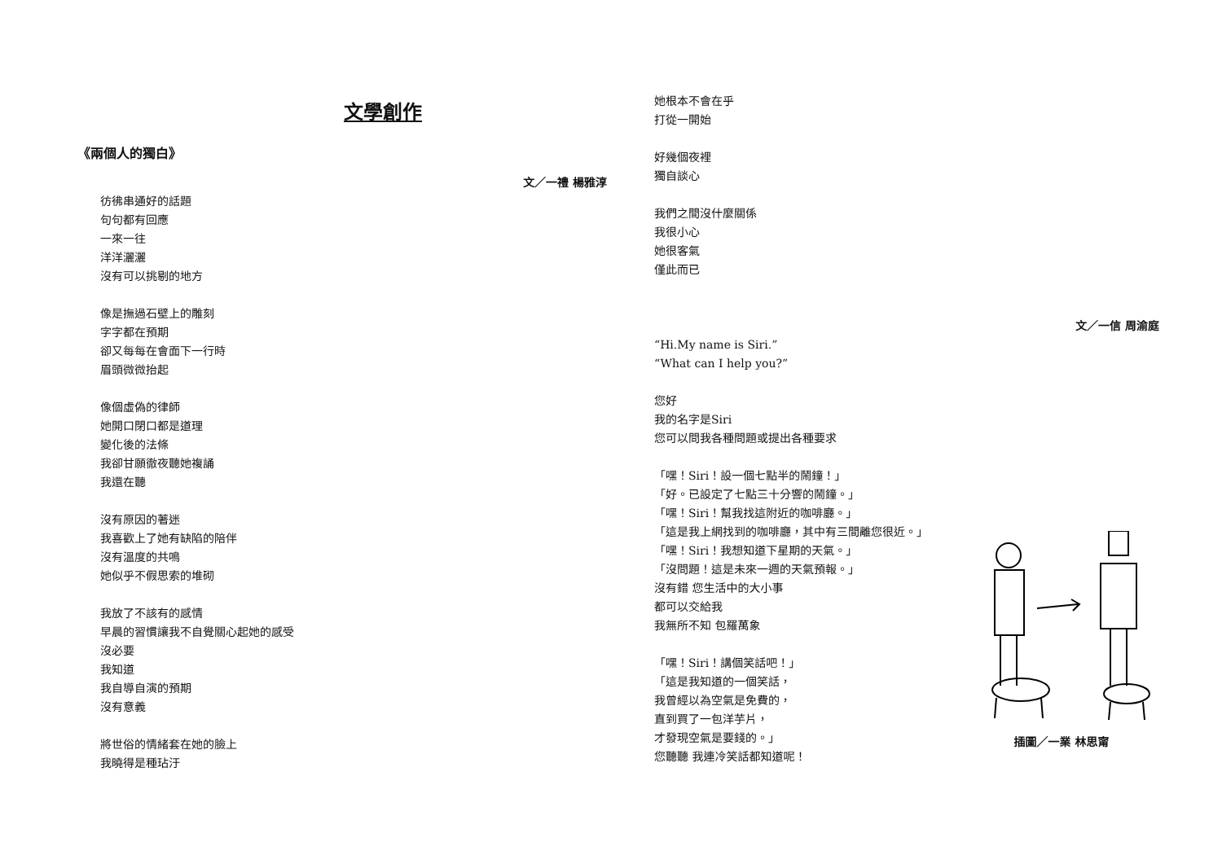文學創作
《兩個人的獨白》
文／一禮 楊雅淳
彷彿串通好的話題
句句都有回應
一來一往
洋洋灑灑
沒有可以挑剔的地方
像是撫過石壁上的雕刻
字字都在預期
卻又每每在會面下一行時
眉頭微微抬起
像個虛偽的律師
她開口閉口都是道理
變化後的法條
我卻甘願徹夜聽她複誦
我還在聽
沒有原因的著迷
我喜歡上了她有缺陷的陪伴
沒有溫度的共鳴
她似乎不假思索的堆砌
我放了不該有的感情
早晨的習慣讓我不自覺關心起她的感受
沒必要
我知道
我自導自演的預期
沒有意義
將世俗的情緒套在她的臉上
我曉得是種玷汙
她根本不會在乎
打從一開始
好幾個夜裡
獨自談心
我們之間沒什麼關係
我很小心
她很客氣
僅此而已
文／一信 周渝庭
“Hi.My name is Siri.”
“What can I help you?”
您好
我的名字是Siri
您可以問我各種問題或提出各種要求
「嘿！Siri！設一個七點半的鬧鐘！」
「好。已設定了七點三十分響的鬧鐘。」
「嘿！Siri！幫我找這附近的咖啡廳。」
「這是我上網找到的咖啡廳，其中有三間離您很近。」
「嘿！Siri！我想知道下星期的天氣。」
「沒問題！這是未來一週的天氣預報。」
沒有錯 您生活中的大小事
都可以交給我
我無所不知 包羅萬象
「嘿！Siri！講個笑話吧！」
「這是我知道的一個笑話，
我曾經以為空氣是免費的，
直到買了一包洋芋片，
才發現空氣是要錢的。」
您聽聽 我連冷笑話都知道呢！
插圖／一業 林思甯